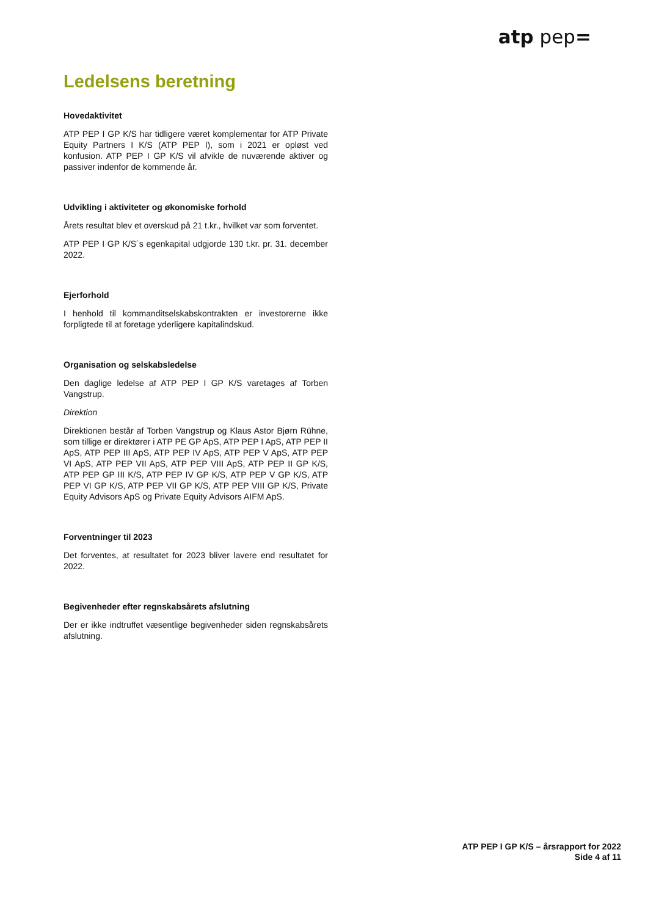atp pep=
Ledelsens beretning
Hovedaktivitet
ATP PEP I GP K/S har tidligere været komplementar for ATP Private Equity Partners I K/S (ATP PEP I), som i 2021 er opløst ved konfusion. ATP PEP I GP K/S vil afvikle de nuværende aktiver og passiver indenfor de kommende år.
Udvikling i aktiviteter og økonomiske forhold
Årets resultat blev et overskud på 21 t.kr., hvilket var som forventet.
ATP PEP I GP K/S´s egenkapital udgjorde 130 t.kr. pr. 31. december 2022.
Ejerforhold
I henhold til kommanditselskabskontrakten er investorerne ikke forpligtede til at foretage yderligere kapitalindskud.
Organisation og selskabsledelse
Den daglige ledelse af ATP PEP I GP K/S varetages af Torben Vangstrup.
Direktion
Direktionen består af Torben Vangstrup og Klaus Astor Bjørn Rühne, som tillige er direktører i ATP PE GP ApS, ATP PEP I ApS, ATP PEP II ApS, ATP PEP III ApS, ATP PEP IV ApS, ATP PEP V ApS, ATP PEP VI ApS, ATP PEP VII ApS, ATP PEP VIII ApS, ATP PEP II GP K/S, ATP PEP GP III K/S, ATP PEP IV GP K/S, ATP PEP V GP K/S, ATP PEP VI GP K/S, ATP PEP VII GP K/S, ATP PEP VIII GP K/S, Private Equity Advisors ApS og Private Equity Advisors AIFM ApS.
Forventninger til 2023
Det forventes, at resultatet for 2023 bliver lavere end resultatet for 2022.
Begivenheder efter regnskabsårets afslutning
Der er ikke indtruffet væsentlige begivenheder siden regnskabsårets afslutning.
ATP PEP I GP K/S – årsrapport for 2022
Side 4 af 11